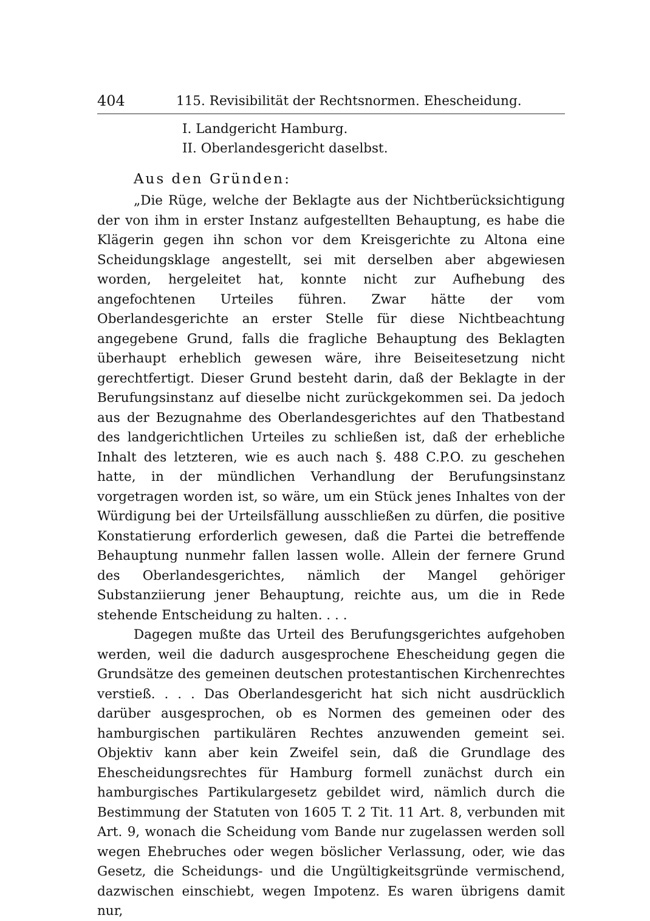404 115. Revisibilität der Rechtsnormen. Ehescheidung.
I. Landgericht Hamburg.
II. Oberlandesgericht daselbst.
Aus den Gründen:
„Die Rüge, welche der Beklagte aus der Nichtberücksichtigung der von ihm in erster Instanz aufgestellten Behauptung, es habe die Klägerin gegen ihn schon vor dem Kreisgerichte zu Altona eine Scheidungsklage angestellt, sei mit derselben aber abgewiesen worden, hergeleitet hat, konnte nicht zur Aufhebung des angefochtenen Urteiles führen. Zwar hätte der vom Oberlandesgerichte an erster Stelle für diese Nichtbeachtung angegebene Grund, falls die fragliche Behauptung des Beklagten überhaupt erheblich gewesen wäre, ihre Beiseitesetzung nicht gerechtfertigt. Dieser Grund besteht darin, daß der Beklagte in der Berufungsinstanz auf dieselbe nicht zurückgekommen sei. Da jedoch aus der Bezugnahme des Oberlandesgerichtes auf den Thatbestand des landgerichtlichen Urteiles zu schließen ist, daß der erhebliche Inhalt des letzteren, wie es auch nach §. 488 C.P.O. zu geschehen hatte, in der mündlichen Verhandlung der Berufungsinstanz vorgetragen worden ist, so wäre, um ein Stück jenes Inhaltes von der Würdigung bei der Urteilsfällung ausschließen zu dürfen, die positive Konstatierung erforderlich gewesen, daß die Partei die betreffende Behauptung nunmehr fallen lassen wolle. Allein der fernere Grund des Oberlandesgerichtes, nämlich der Mangel gehöriger Substanziierung jener Behauptung, reichte aus, um die in Rede stehende Entscheidung zu halten. . . .
Dagegen mußte das Urteil des Berufungsgerichtes aufgehoben werden, weil die dadurch ausgesprochene Ehescheidung gegen die Grundsätze des gemeinen deutschen protestantischen Kirchenrechtes verstieß. . . . Das Oberlandesgericht hat sich nicht ausdrücklich darüber ausgesprochen, ob es Normen des gemeinen oder des hamburgischen partikulären Rechtes anzuwenden gemeint sei. Objektiv kann aber kein Zweifel sein, daß die Grundlage des Ehescheidungsrechtes für Hamburg formell zunächst durch ein hamburgisches Partikulargesetz gebildet wird, nämlich durch die Bestimmung der Statuten von 1605 T. 2 Tit. 11 Art. 8, verbunden mit Art. 9, wonach die Scheidung vom Bande nur zugelassen werden soll wegen Ehebruches oder wegen böslicher Verlassung, oder, wie das Gesetz, die Scheidungs- und die Ungültigkeitsgründe vermischend, dazwischen einschiebt, wegen Impotenz. Es waren übrigens damit nur,